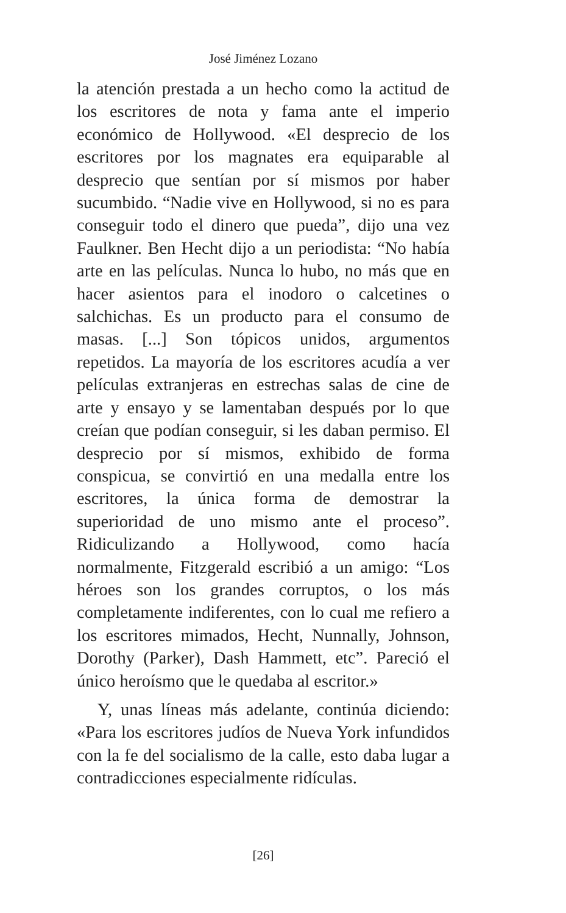José Jiménez Lozano
la atención prestada a un hecho como la actitud de los escritores de nota y fama ante el imperio económico de Hollywood. «El desprecio de los escritores por los magnates era equiparable al desprecio que sentían por sí mismos por haber sucumbido. “Nadie vive en Hollywood, si no es para conseguir todo el dinero que pueda”, dijo una vez Faulkner. Ben Hecht dijo a un periodista: “No había arte en las películas. Nunca lo hubo, no más que en hacer asientos para el inodoro o calcetines o salchichas. Es un producto para el consumo de masas. [...] Son tópicos unidos, argumentos repetidos. La mayoría de los escritores acudía a ver películas extranjeras en estrechas salas de cine de arte y ensayo y se lamentaban después por lo que creían que podían conseguir, si les daban permiso. El desprecio por sí mismos, exhibido de forma conspicua, se convirtió en una medalla entre los escritores, la única forma de demostrar la superioridad de uno mismo ante el proceso”. Ridiculizando a Hollywood, como hacía normalmente, Fitzgerald escribió a un amigo: “Los héroes son los grandes corruptos, o los más completamente indiferentes, con lo cual me refiero a los escritores mimados, Hecht, Nunnally, Johnson, Dorothy (Parker), Dash Hammett, etc”. Pareció el único heroísmo que le quedaba al escritor.»
Y, unas líneas más adelante, continúa diciendo: «Para los escritores judíos de Nueva York infundidos con la fe del socialismo de la calle, esto daba lugar a contradicciones especialmente ridículas.
[26]